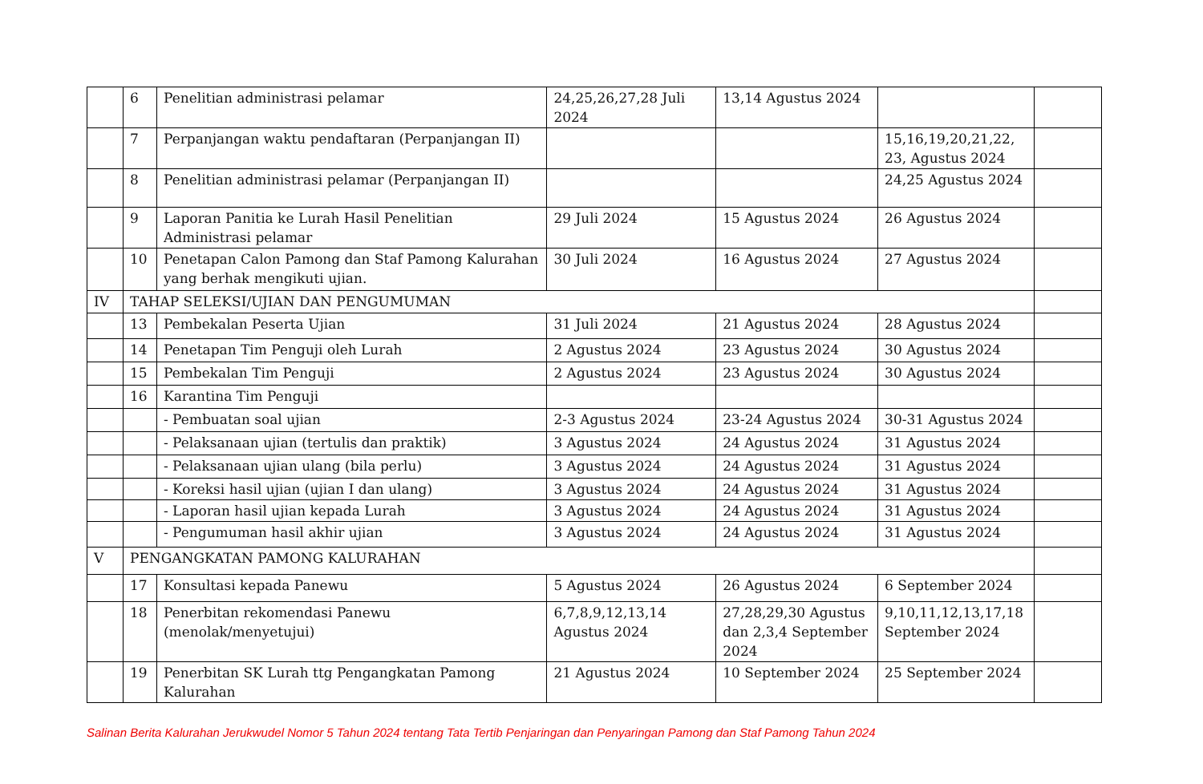| | 6 | Penelitian administrasi pelamar | 24,25,26,27,28 Juli 2024 | 13,14 Agustus 2024 | | |
| | 7 | Perpanjangan waktu pendaftaran (Perpanjangan II) | | | 15,16,19,20,21,22, 23, Agustus 2024 | |
| | 8 | Penelitian administrasi pelamar (Perpanjangan II) | | | 24,25 Agustus 2024 | |
| | 9 | Laporan Panitia ke Lurah Hasil Penelitian Administrasi pelamar | 29 Juli 2024 | 15 Agustus 2024 | 26 Agustus 2024 | |
| | 10 | Penetapan Calon Pamong dan Staf Pamong Kalurahan yang berhak mengikuti ujian. | 30 Juli 2024 | 16 Agustus 2024 | 27 Agustus 2024 | |
| IV | TAHAP SELEKSI/UJIAN DAN PENGUMUMAN | | | | | |
| | 13 | Pembekalan Peserta Ujian | 31 Juli 2024 | 21 Agustus 2024 | 28 Agustus 2024 | |
| | 14 | Penetapan Tim Penguji oleh Lurah | 2 Agustus 2024 | 23 Agustus 2024 | 30 Agustus 2024 | |
| | 15 | Pembekalan Tim Penguji | 2 Agustus 2024 | 23 Agustus 2024 | 30 Agustus 2024 | |
| | 16 | Karantina Tim Penguji | | | | |
| | | - Pembuatan soal ujian | 2-3 Agustus 2024 | 23-24 Agustus 2024 | 30-31 Agustus 2024 | |
| | | - Pelaksanaan ujian (tertulis dan praktik) | 3 Agustus 2024 | 24 Agustus 2024 | 31 Agustus 2024 | |
| | | - Pelaksanaan ujian ulang (bila perlu) | 3 Agustus 2024 | 24 Agustus 2024 | 31 Agustus 2024 | |
| | | - Koreksi hasil ujian (ujian I dan ulang) | 3 Agustus 2024 | 24 Agustus 2024 | 31 Agustus 2024 | |
| | | - Laporan hasil ujian kepada Lurah | 3 Agustus 2024 | 24 Agustus 2024 | 31 Agustus 2024 | |
| | | - Pengumuman hasil akhir ujian | 3 Agustus 2024 | 24 Agustus 2024 | 31 Agustus 2024 | |
| V | PENGANGKATAN PAMONG KALURAHAN | | | | | |
| | 17 | Konsultasi kepada Panewu | 5 Agustus 2024 | 26 Agustus 2024 | 6 September 2024 | |
| | 18 | Penerbitan rekomendasi Panewu (menolak/menyetujui) | 6,7,8,9,12,13,14 Agustus 2024 | 27,28,29,30 Agustus dan 2,3,4 September 2024 | 9,10,11,12,13,17,18 September 2024 | |
| | 19 | Penerbitan SK Lurah ttg Pengangkatan Pamong Kalurahan | 21 Agustus 2024 | 10 September 2024 | 25 September 2024 | |
Salinan Berita Kalurahan Jerukwudel Nomor 5 Tahun 2024 tentang Tata Tertib Penjaringan dan Penyaringan Pamong dan Staf Pamong Tahun 2024